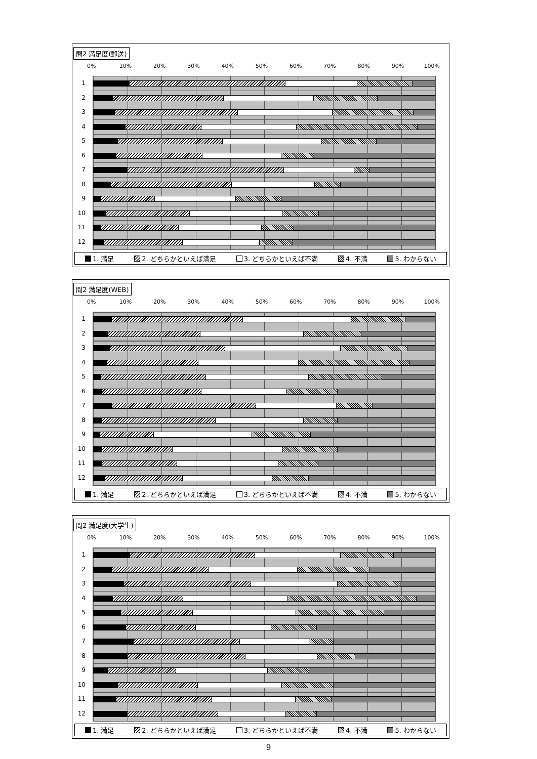問2 満足度(郵送)
0% 10% 20% 30% 40% 50% 60% 70% 80% 90% 100%
1
2
3
4
5
6
7
8
9
10
11
12
1. 満足 2. どちらかといえば満足 3. どちらかといえば不満 4. 不満 5. わからない
問2 満足度(WEB)
0% 10% 20% 30% 40% 50% 60% 70% 80% 90% 100%
1
2
3
4
5
6
7
8
9
10
11
12
1. 満足 2. どちらかといえば満足 3. どちらかといえば不満 4. 不満 5. わからない
問2 満足度(大学生)
0% 10% 20% 30% 40% 50% 60% 70% 80% 90% 100%
1
2
3
4
5
6
7
8
9
10
11
12
1. 満足 2. どちらかといえば満足 3. どちらかといえば不満 4. 不満 5. わからない
9